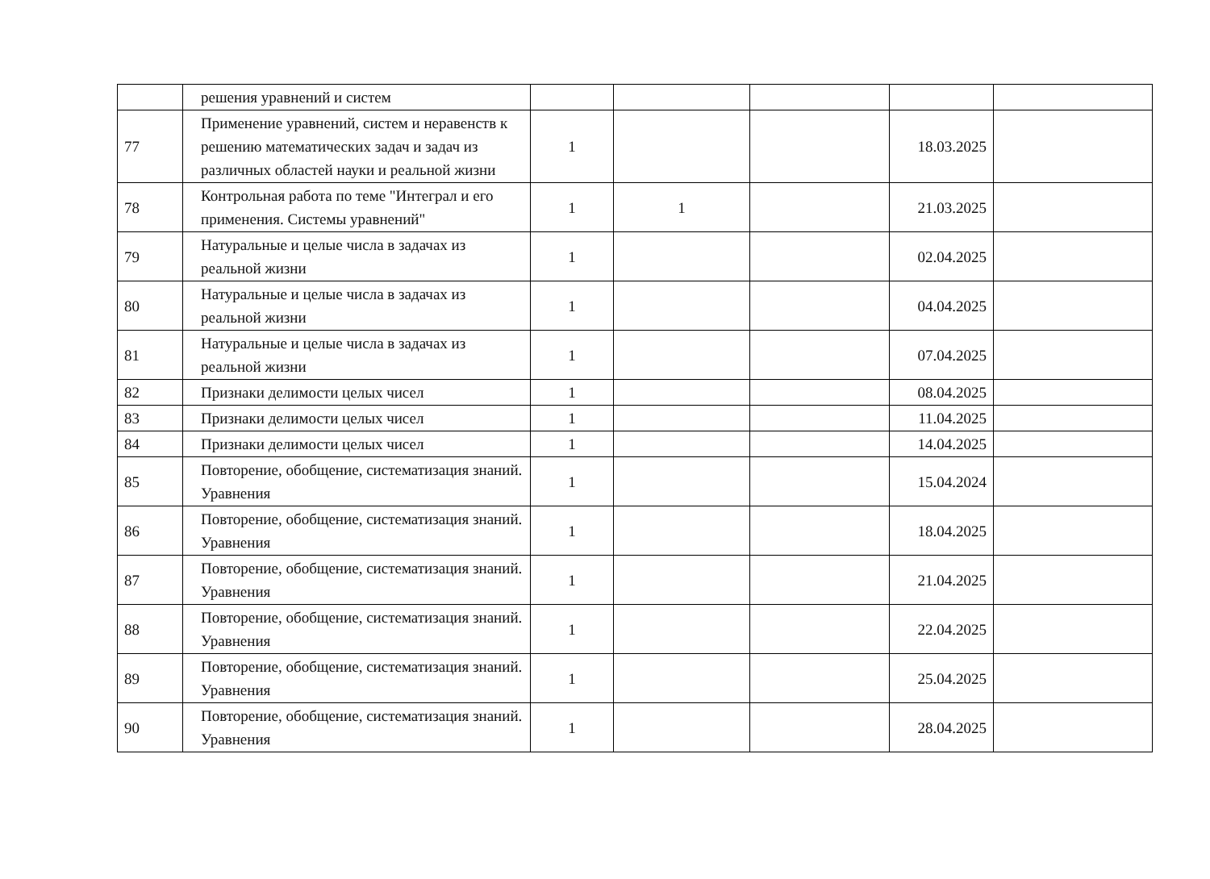| | решения уравнений и систем | | | | | |
| 77 | Применение уравнений, систем и неравенств к решению математических задач и задач из различных областей науки и реальной жизни | 1 | | | 18.03.2025 | |
| 78 | Контрольная работа по теме "Интеграл и его применения. Системы уравнений" | 1 | 1 | | 21.03.2025 | |
| 79 | Натуральные и целые числа в задачах из реальной жизни | 1 | | | 02.04.2025 | |
| 80 | Натуральные и целые числа в задачах из реальной жизни | 1 | | | 04.04.2025 | |
| 81 | Натуральные и целые числа в задачах из реальной жизни | 1 | | | 07.04.2025 | |
| 82 | Признаки делимости целых чисел | 1 | | | 08.04.2025 | |
| 83 | Признаки делимости целых чисел | 1 | | | 11.04.2025 | |
| 84 | Признаки делимости целых чисел | 1 | | | 14.04.2025 | |
| 85 | Повторение, обобщение, систематизация знаний. Уравнения | 1 | | | 15.04.2024 | |
| 86 | Повторение, обобщение, систематизация знаний. Уравнения | 1 | | | 18.04.2025 | |
| 87 | Повторение, обобщение, систематизация знаний. Уравнения | 1 | | | 21.04.2025 | |
| 88 | Повторение, обобщение, систематизация знаний. Уравнения | 1 | | | 22.04.2025 | |
| 89 | Повторение, обобщение, систематизация знаний. Уравнения | 1 | | | 25.04.2025 | |
| 90 | Повторение, обобщение, систематизация знаний. Уравнения | 1 | | | 28.04.2025 | |